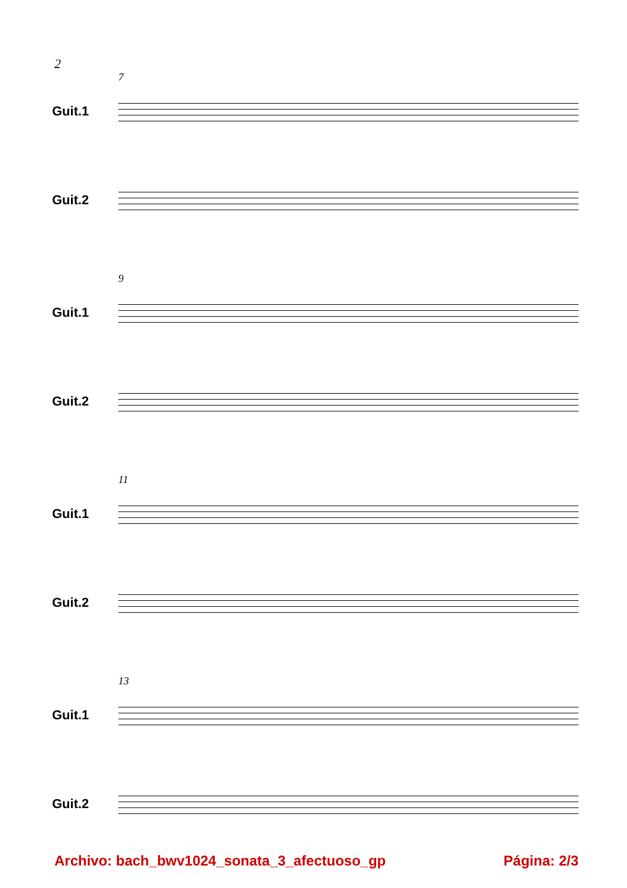2
7
Guit.1
Guit.2
9
Guit.1
Guit.2
11
Guit.1
Guit.2
13
Guit.1
Guit.2
Archivo: bach_bwv1024_sonata_3_afectuoso_gp
Página: 2/3